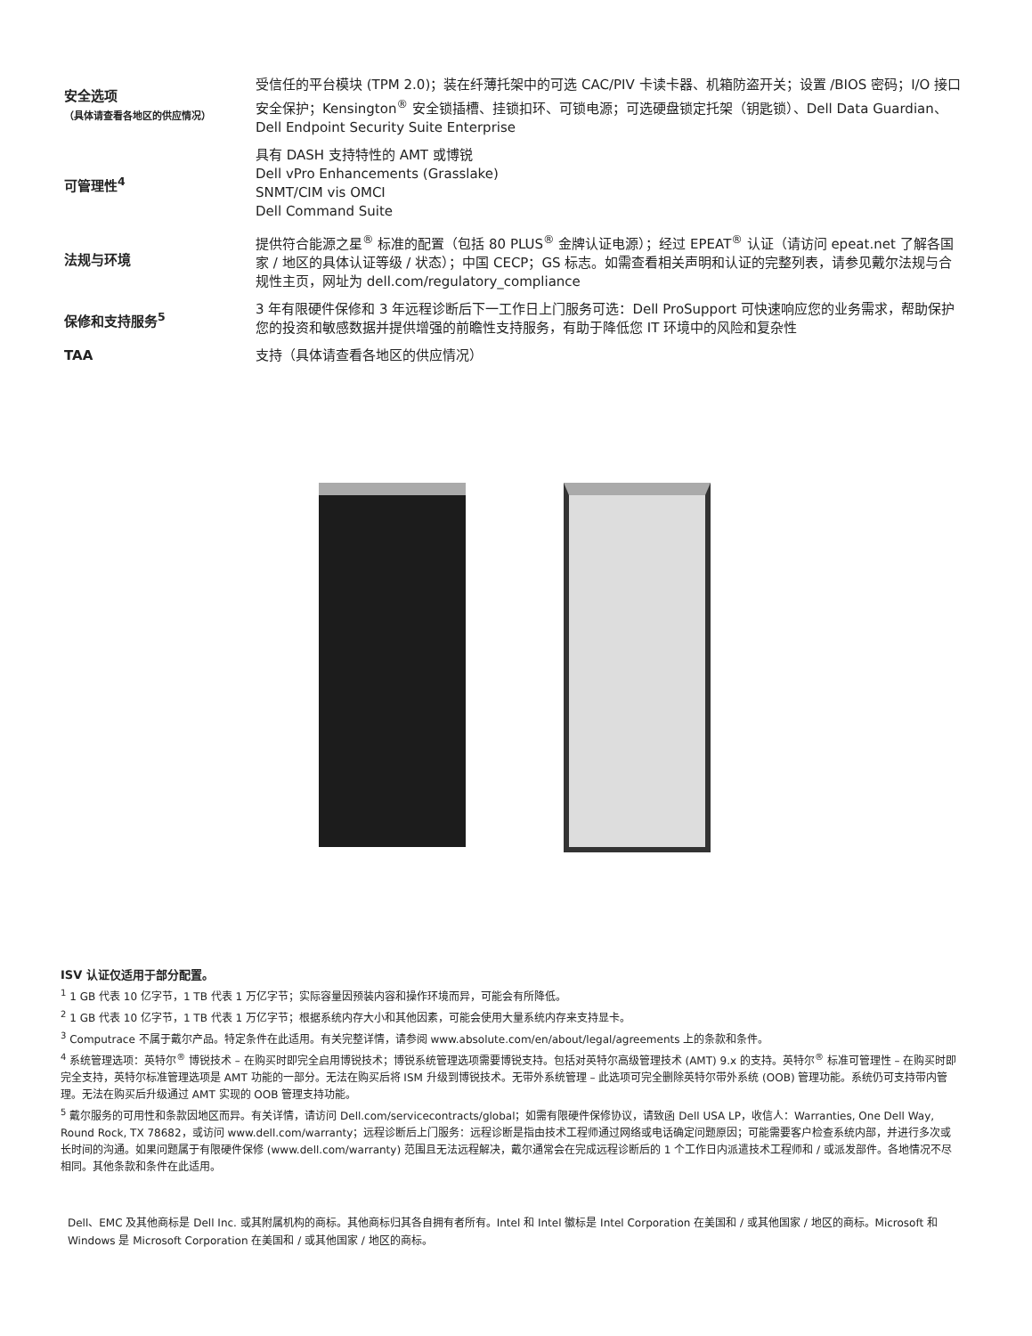| 安全选项 （具体请查看各地区的供应情况） | 受信任的平台模块 (TPM 2.0)；装在纤薄托架中的可选 CAC/PIV 卡读卡器、机箱防盗开关；设置 /BIOS 密码；I/O 接口安全保护；Kensington<sup>®</sup> 安全锁插槽、挂锁扣环、可锁电源；可选硬盘锁定托架（钥匙锁）、Dell Data Guardian、Dell Endpoint Security Suite Enterprise |
| 可管理性<sup>4</sup> | 具有 DASH 支持特性的 AMT 或博锐 Dell vPro Enhancements (Grasslake) SNMT/CIM vis OMCI Dell Command Suite |
| 法规与环境 | 提供符合能源之星<sup>®</sup> 标准的配置（包括 80 PLUS<sup>®</sup> 金牌认证电源）；经过 EPEAT<sup>®</sup> 认证（请访问 epeat.net 了解各国家 / 地区的具体认证等级 / 状态）；中国 CECP；GS 标志。如需查看相关声明和认证的完整列表，请参见戴尔法规与合规性主页，网址为 dell.com/regulatory_compliance |
| 保修和支持服务<sup>5</sup> | 3 年有限硬件保修和 3 年远程诊断后下一工作日上门服务可选：Dell ProSupport 可快速响应您的业务需求，帮助保护您的投资和敏感数据并提供增强的前瞻性支持服务，有助于降低您 IT 环境中的风险和复杂性 |
| TAA | 支持（具体请查看各地区的供应情况） |
ISV 认证仅适用于部分配置。
<sup>1</sup> 1 GB 代表 10 亿字节，1 TB 代表 1 万亿字节；实际容量因预装内容和操作环境而异，可能会有所降低。
<sup>2</sup> 1 GB 代表 10 亿字节，1 TB 代表 1 万亿字节；根据系统内存大小和其他因素，可能会使用大量系统内存来支持显卡。
<sup>3</sup> Computrace 不属于戴尔产品。特定条件在此适用。有关完整详情，请参阅 www.absolute.com/en/about/legal/agreements 上的条款和条件。
<sup>4</sup> 系统管理选项：英特尔<sup>®</sup> 博锐技术 – 在购买时即完全启用博锐技术；博锐系统管理选项需要博锐支持。包括对英特尔高级管理技术 (AMT) 9.x 的支持。英特尔<sup>®</sup> 标准可管理性 – 在购买时即完全支持，英特尔标准管理选项是 AMT 功能的一部分。无法在购买后将 ISM 升级到博锐技术。无带外系统管理 – 此选项可完全删除英特尔带外系统 (OOB) 管理功能。系统仍可支持带内管理。无法在购买后升级通过 AMT 实现的 OOB 管理支持功能。
<sup>5</sup> 戴尔服务的可用性和条款因地区而异。有关详情，请访问 Dell.com/servicecontracts/global；如需有限硬件保修协议，请致函 Dell USA LP，收信人：Warranties, One Dell Way, Round Rock, TX 78682，或访问 www.dell.com/warranty；远程诊断后上门服务：远程诊断是指由技术工程师通过网络或电话确定问题原因；可能需要客户检查系统内部，并进行多次或长时间的沟通。如果问题属于有限硬件保修 (www.dell.com/warranty) 范围且无法远程解决，戴尔通常会在完成远程诊断后的 1 个工作日内派遣技术工程师和 / 或派发部件。各地情况不尽相同。其他条款和条件在此适用。
Dell、EMC 及其他商标是 Dell Inc. 或其附属机构的商标。其他商标归其各自拥有者所有。Intel 和 Intel 徽标是 Intel Corporation 在美国和 / 或其他国家 / 地区的商标。Microsoft 和 Windows 是 Microsoft Corporation 在美国和 / 或其他国家 / 地区的商标。